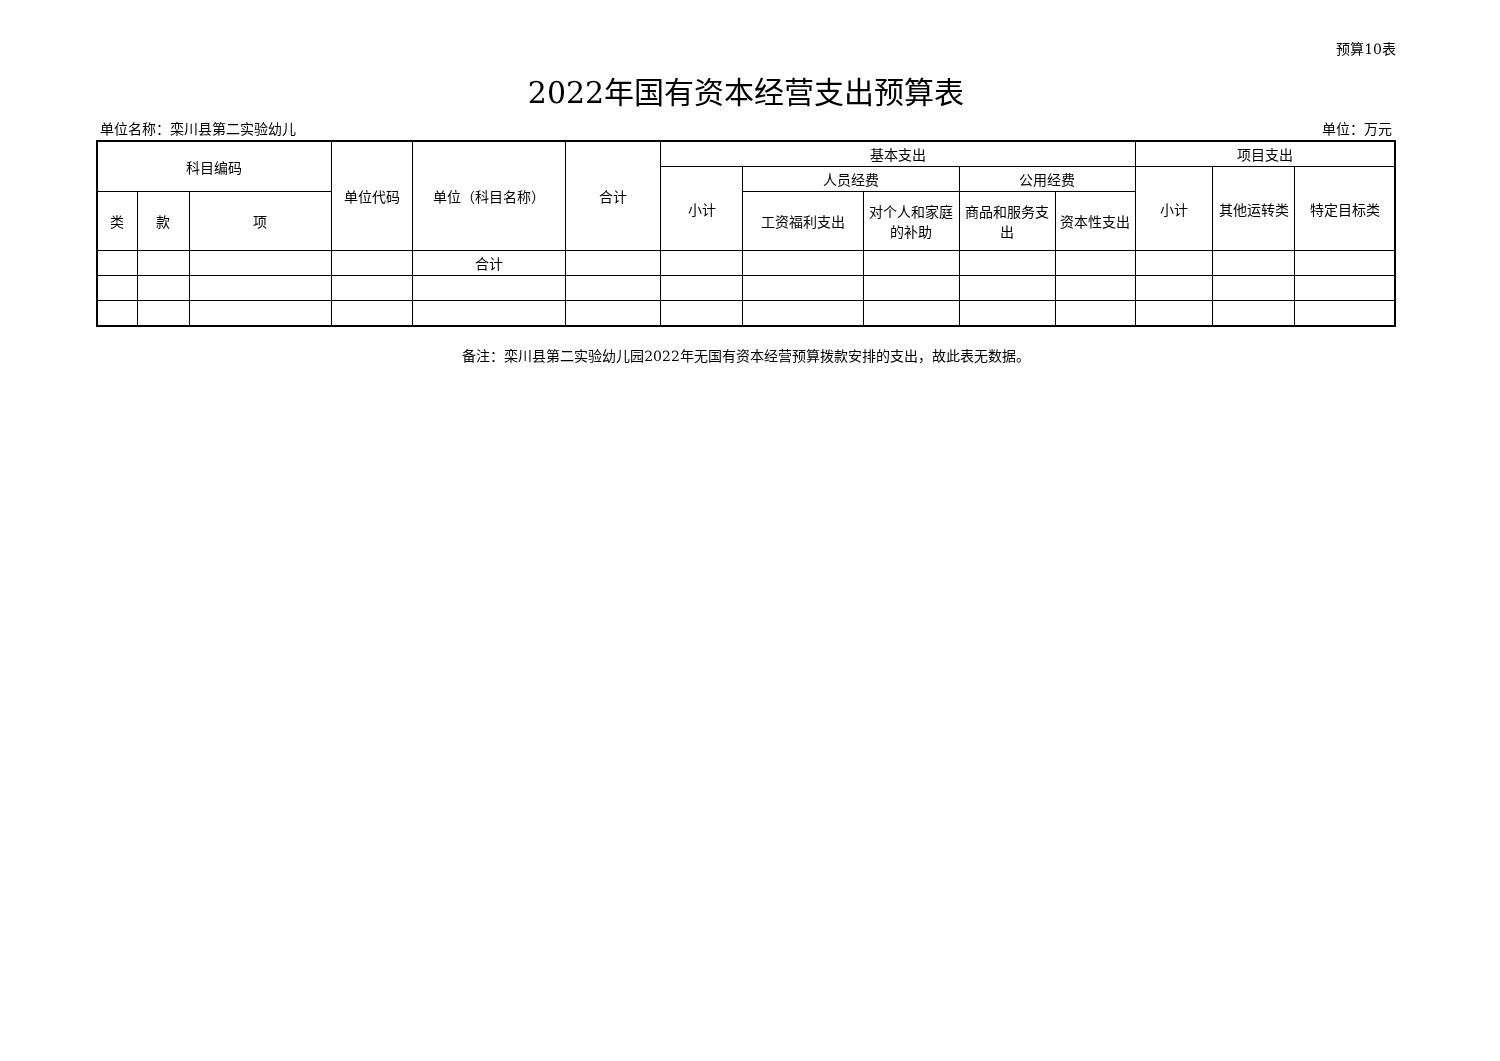预算10表
2022年国有资本经营支出预算表
单位名称：栾川县第二实验幼儿 单位：万元
| 科目编码 | | | 单位代码 | 单位（科目名称） | 合计 | 基本支出 | | | | | 项目支出 | | |
| --- | --- | --- | --- | --- | --- | --- | --- | --- | --- | --- | --- | --- | --- |
| | | | | | | 小计 | 人员经费 | | 公用经费 | | 小计 | 其他运转类 | 特定目标类 |
| 类 | 款 | 项 | | | | | 工资福利支出 | 对个人和家庭的补助 | 商品和服务支出 | 资本性支出 | | | |
| | | | | 合计 | | | | | | | | | |
备注：栾川县第二实验幼儿园2022年无国有资本经营预算拨款安排的支出，故此表无数据。